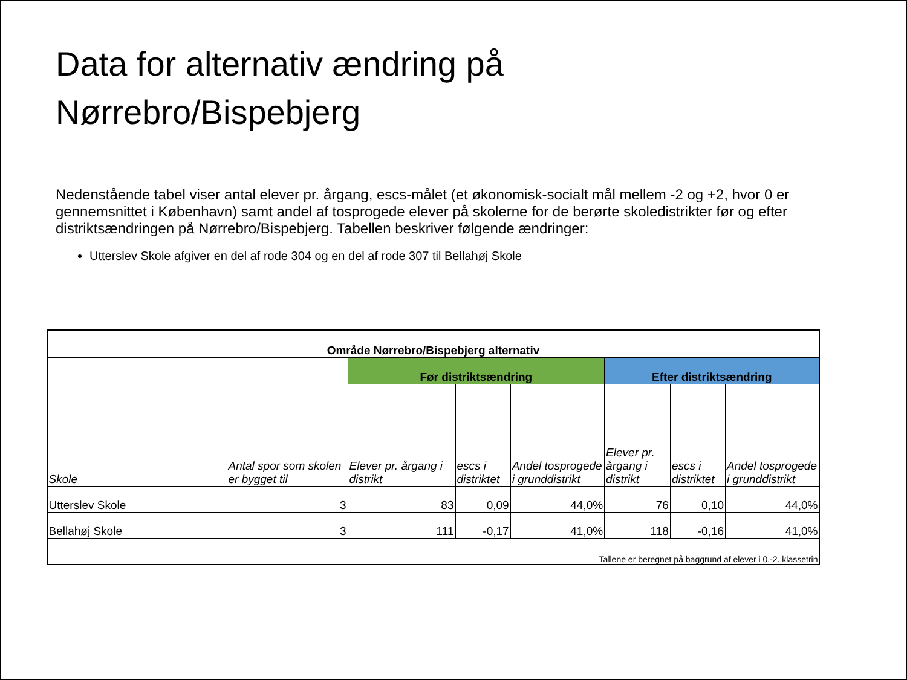Data for alternativ ændring på
Nørrebro/Bispebjerg
Nedenstående tabel viser antal elever pr. årgang, escs-målet (et økonomisk-socialt mål mellem -2 og +2, hvor 0 er gennemsnittet i København) samt andel af tosprogede elever på skolerne for de berørte skoledistrikter før og efter distriktsændringen på Nørrebro/Bispebjerg. Tabellen beskriver følgende ændringer:
Utterslev Skole afgiver en del af rode 304 og en del af rode 307 til Bellahøj Skole
| Område Nørrebro/Bispebjerg alternativ | | | | | | | |
| --- | --- | --- | --- | --- | --- | --- | --- |
| | | Før distriktsændring | | | Efter distriktsændring | | |
| Skole | Antal spor som skolen er bygget til | Elever pr. årgang i distrikt | escs i distriktet | Andel tosprogede i grunddistrikt | Elever pr. årgang i distrikt | escs i distriktet | Andel tosprogede i grunddistrikt |
| Utterslev Skole | 3 | 83 | 0,09 | 44,0% | 76 | 0,10 | 44,0% |
| Bellahøj Skole | 3 | 111 | -0,17 | 41,0% | 118 | -0,16 | 41,0% |
| Tallene er beregnet på baggrund af elever i 0.-2. klassetrin | | | | | | | |